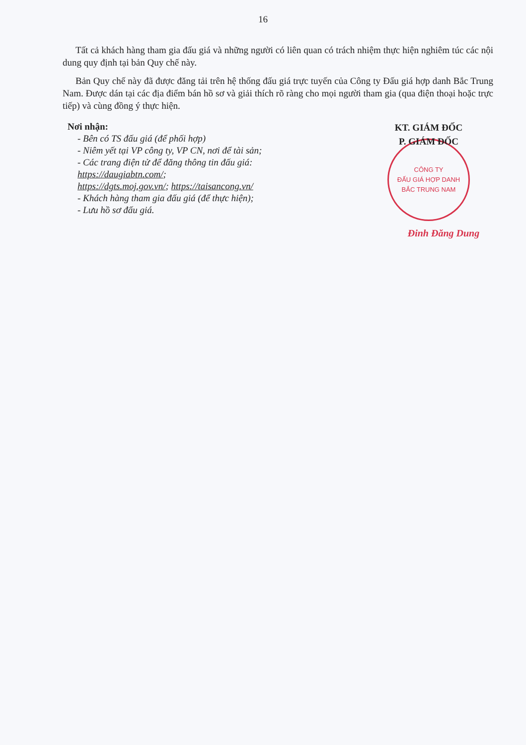16
Tất cả khách hàng tham gia đấu giá và những người có liên quan có trách nhiệm thực hiện nghiêm túc các nội dung quy định tại bản Quy chế này.
Bản Quy chế này đã được đăng tải trên hệ thống đấu giá trực tuyến của Công ty Đấu giá hợp danh Bắc Trung Nam. Được dán tại các địa điểm bán hồ sơ và giải thích rõ ràng cho mọi người tham gia (qua điện thoại hoặc trực tiếp) và cùng đồng ý thực hiện.
Nơi nhận:
- Bên có TS đấu giá (để phối hợp)
- Niêm yết tại VP công ty, VP CN, nơi để tài sản;
- Các trang điện tử để đăng thông tin đấu giá:
https://daugiabtn.com/;
https://dgts.moj.gov.vn/; https://taisancong.vn/
- Khách hàng tham gia đấu giá (để thực hiện);
- Lưu hồ sơ đấu giá.
KT. GIÁM ĐỐC
P. GIÁM ĐỐC
CÔNG TY
ĐẤU GIÁ HỢP DANH
BẮC TRUNG NAM
Đinh Đăng Dung